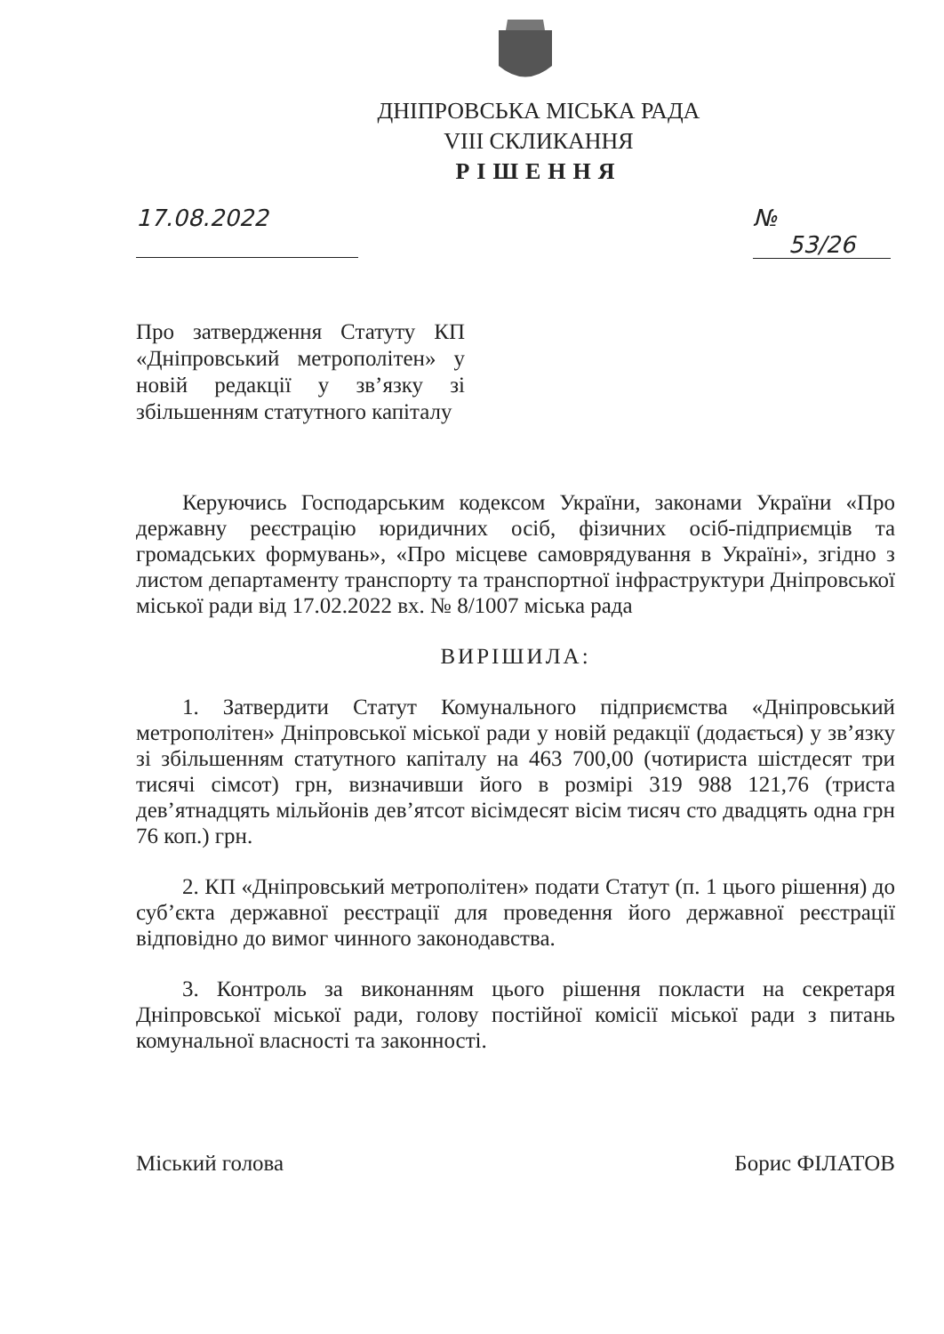ДНІПРОВСЬКА МІСЬКА РАДА
VIII СКЛИКАННЯ
РІШЕННЯ
17.08.2022 № 53/26
Про затвердження Статуту КП «Дніпровський метрополітен» у новій редакції у зв’язку зі збільшенням статутного капіталу
Керуючись Господарським кодексом України, законами України «Про державну реєстрацію юридичних осіб, фізичних осіб-підприємців та громадських формувань», «Про місцеве самоврядування в Україні», згідно з листом департаменту транспорту та транспортної інфраструктури Дніпровської міської ради від 17.02.2022 вх. № 8/1007 міська рада
ВИРІШИЛА:
1. Затвердити Статут Комунального підприємства «Дніпровський метрополітен» Дніпровської міської ради у новій редакції (додається) у зв’язку зі збільшенням статутного капіталу на 463 700,00 (чотириста шістдесят три тисячі сімсот) грн, визначивши його в розмірі 319 988 121,76 (триста дев’ятнадцять мільйонів дев’ятсот вісімдесят вісім тисяч сто двадцять одна грн 76 коп.) грн.
2. КП «Дніпровський метрополітен» подати Статут (п. 1 цього рішення) до суб’єкта державної реєстрації для проведення його державної реєстрації відповідно до вимог чинного законодавства.
3. Контроль за виконанням цього рішення покласти на секретаря Дніпровської міської ради, голову постійної комісії міської ради з питань комунальної власності та законності.
Міський голова Борис ФІЛАТОВ